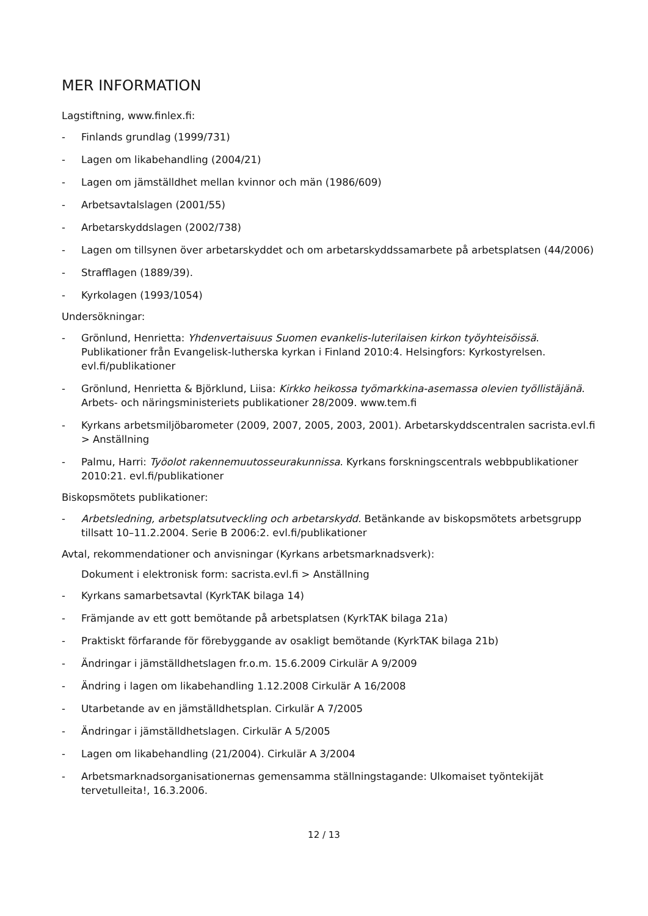MER INFORMATION
Lagstiftning, www.finlex.fi:
- Finlands grundlag (1999/731)
- Lagen om likabehandling (2004/21)
- Lagen om jämställdhet mellan kvinnor och män (1986/609)
- Arbetsavtalslagen (2001/55)
- Arbetarskyddslagen (2002/738)
- Lagen om tillsynen över arbetarskyddet och om arbetarskyddssamarbete på arbetsplatsen (44/2006)
- Strafflagen (1889/39).
- Kyrkolagen (1993/1054)
Undersökningar:
- Grönlund, Henrietta: Yhdenvertaisuus Suomen evankelis-luterilaisen kirkon työyhteisöissä. Publikationer från Evangelisk-lutherska kyrkan i Finland 2010:4. Helsingfors: Kyrkostyrelsen. evl.fi/publikationer
- Grönlund, Henrietta & Björklund, Liisa: Kirkko heikossa työmarkkina-asemassa olevien työllistäjänä. Arbets- och näringsministeriets publikationer 28/2009. www.tem.fi
- Kyrkans arbetsmiljöbarometer (2009, 2007, 2005, 2003, 2001). Arbetarskyddscentralen sacrista.evl.fi > Anställning
- Palmu, Harri: Työolot rakennemuutosseurakunnissa. Kyrkans forskningscentrals webbpublikationer 2010:21. evl.fi/publikationer
Biskopsmötets publikationer:
- Arbetsledning, arbetsplatsutveckling och arbetarskydd. Betänkande av biskopsmötets arbetsgrupp tillsatt 10–11.2.2004. Serie B 2006:2. evl.fi/publikationer
Avtal, rekommendationer och anvisningar (Kyrkans arbetsmarknadsverk):
Dokument i elektronisk form: sacrista.evl.fi > Anställning
- Kyrkans samarbetsavtal (KyrkTAK bilaga 14)
- Främjande av ett gott bemötande på arbetsplatsen (KyrkTAK bilaga 21a)
- Praktiskt förfarande för förebyggande av osakligt bemötande (KyrkTAK bilaga 21b)
- Ändringar i jämställdhetslagen fr.o.m. 15.6.2009 Cirkulär A 9/2009
- Ändring i lagen om likabehandling 1.12.2008 Cirkulär A 16/2008
- Utarbetande av en jämställdhetsplan. Cirkulär A 7/2005
- Ändringar i jämställdhetslagen. Cirkulär A 5/2005
- Lagen om likabehandling (21/2004). Cirkulär A 3/2004
- Arbetsmarknadsorganisationernas gemensamma ställningstagande: Ulkomaiset työntekijät tervetulleita!, 16.3.2006.
12 / 13